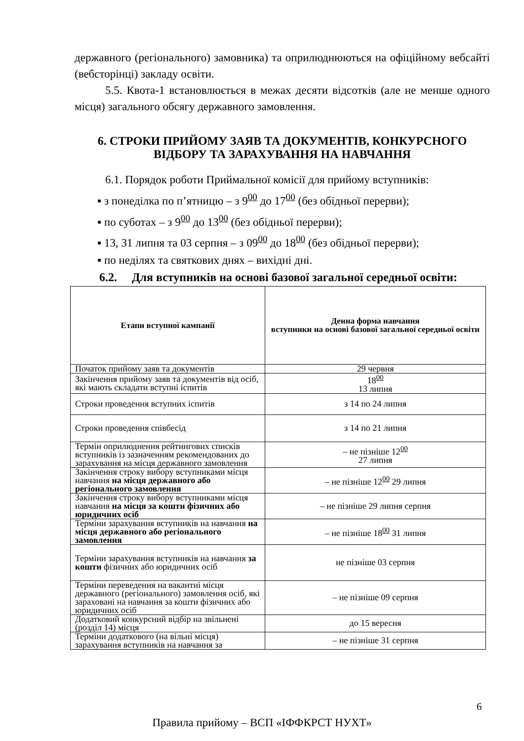державного (регіонального) замовника) та оприлюднюються на офіційному вебсайті (вебсторінці) закладу освіти.
5.5. Квота-1 встановлюється в межах десяти відсотків (але не менше одного місця) загального обсягу державного замовлення.
6. СТРОКИ ПРИЙОМУ ЗАЯВ ТА ДОКУМЕНТІВ, КОНКУРСНОГО ВІДБОРУ ТА ЗАРАХУВАННЯ НА НАВЧАННЯ
6.1. Порядок роботи Приймальної комісії для прийому вступників:
▪ з понеділка по п’ятницю – з 9<sup>00</sup> до 17<sup>00</sup> (без обідньої перерви);
▪ по суботах – з 9<sup>00</sup> до 13<sup>00</sup> (без обідньої перерви);
▪ 13, 31 липня та 03 серпня – з 09<sup>00</sup> до 18<sup>00</sup> (без обідньої перерви);
▪ по неділях та святкових днях – вихідні дні.
6.2. Для вступників на основі базової загальної середньої освіти:
| Етапи вступної кампанії | Денна форма навчання вступники на основі базової загальної середньої освіти |
| --- | --- |
| Початок прийому заяв та документів | 29 червня |
| Закінчення прийому заяв та документів від осіб, які мають складати вступні іспитів | 18<sup>00</sup> 13 липня |
| Строки проведення вступних іспитів | з 14 по 24 липня |
| Строки проведення співбесід | з 14 по 21 липня |
| Термін оприлюднення рейтингових списків вступників із зазначенням рекомендованих до зарахування на місця державного замовлення | – не пізніше 12<sup>00</sup> 27 липня |
| Закінчення строку вибору вступниками місця навчання на місця державного або регіонального замовлення | – не пізніше 12<sup>00</sup> 29 липня |
| Закінчення строку вибору вступниками місця навчання на місця за кошти фізичних або юридичних осіб | – не пізніше 29 липня серпня |
| Терміни зарахування вступників на навчання на місця державного або регіонального замовлення | – не пізніше 18<sup>00</sup> 31 липня |
| Терміни зарахування вступників на навчання за кошти фізичних або юридичних осіб | не пізніше 03 серпня |
| Терміни переведення на вакантні місця державного (регіонального) замовлення осіб, які зараховані на навчання за кошти фізичних або юридичних осіб | – не пізніше 09 серпня |
| Додатковий конкурсний відбір на звільнені (розділ 14) місця | до 15 вересня |
| Терміни додаткового (на вільні місця) зарахування вступників на навчання за | – не пізніше 31 серпня |
6
Правила прийому – ВСП «ІФФКРСТ НУХТ»